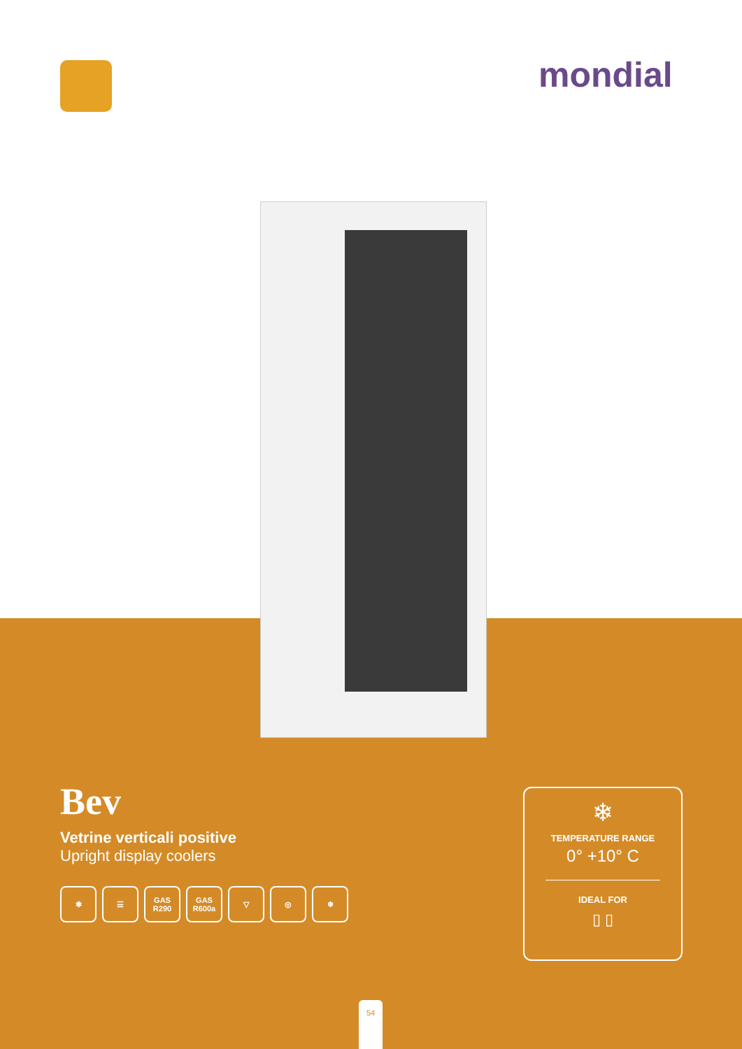mondial
Bev
Vetrine verticali positive
Upright display coolers
✱ ☰ GAS R290
GAS R600a
▽ ◎ ❄
❄
TEMPERATURE RANGE
0° +10° C
IDEAL FOR
▯ ▯
54